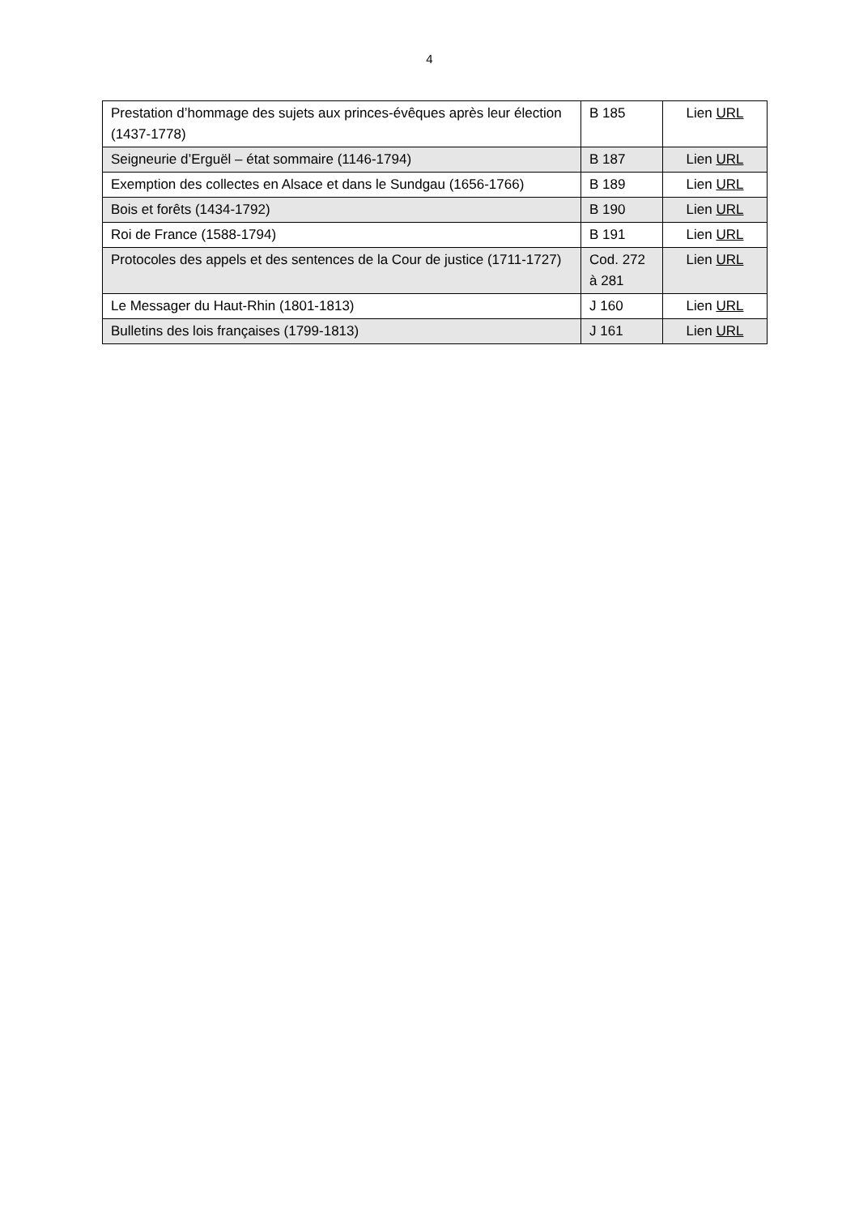4
| Prestation d’hommage des sujets aux princes-évêques après leur élection (1437-1778) | B 185 | Lien URL |
| Seigneurie d’Erguël – état sommaire (1146-1794) | B 187 | Lien URL |
| Exemption des collectes en Alsace et dans le Sundgau (1656-1766) | B 189 | Lien URL |
| Bois et forêts (1434-1792) | B 190 | Lien URL |
| Roi de France (1588-1794) | B 191 | Lien URL |
| Protocoles des appels et des sentences de la Cour de justice (1711-1727) | Cod. 272 à 281 | Lien URL |
| Le Messager du Haut-Rhin (1801-1813) | J 160 | Lien URL |
| Bulletins des lois françaises (1799-1813) | J 161 | Lien URL |